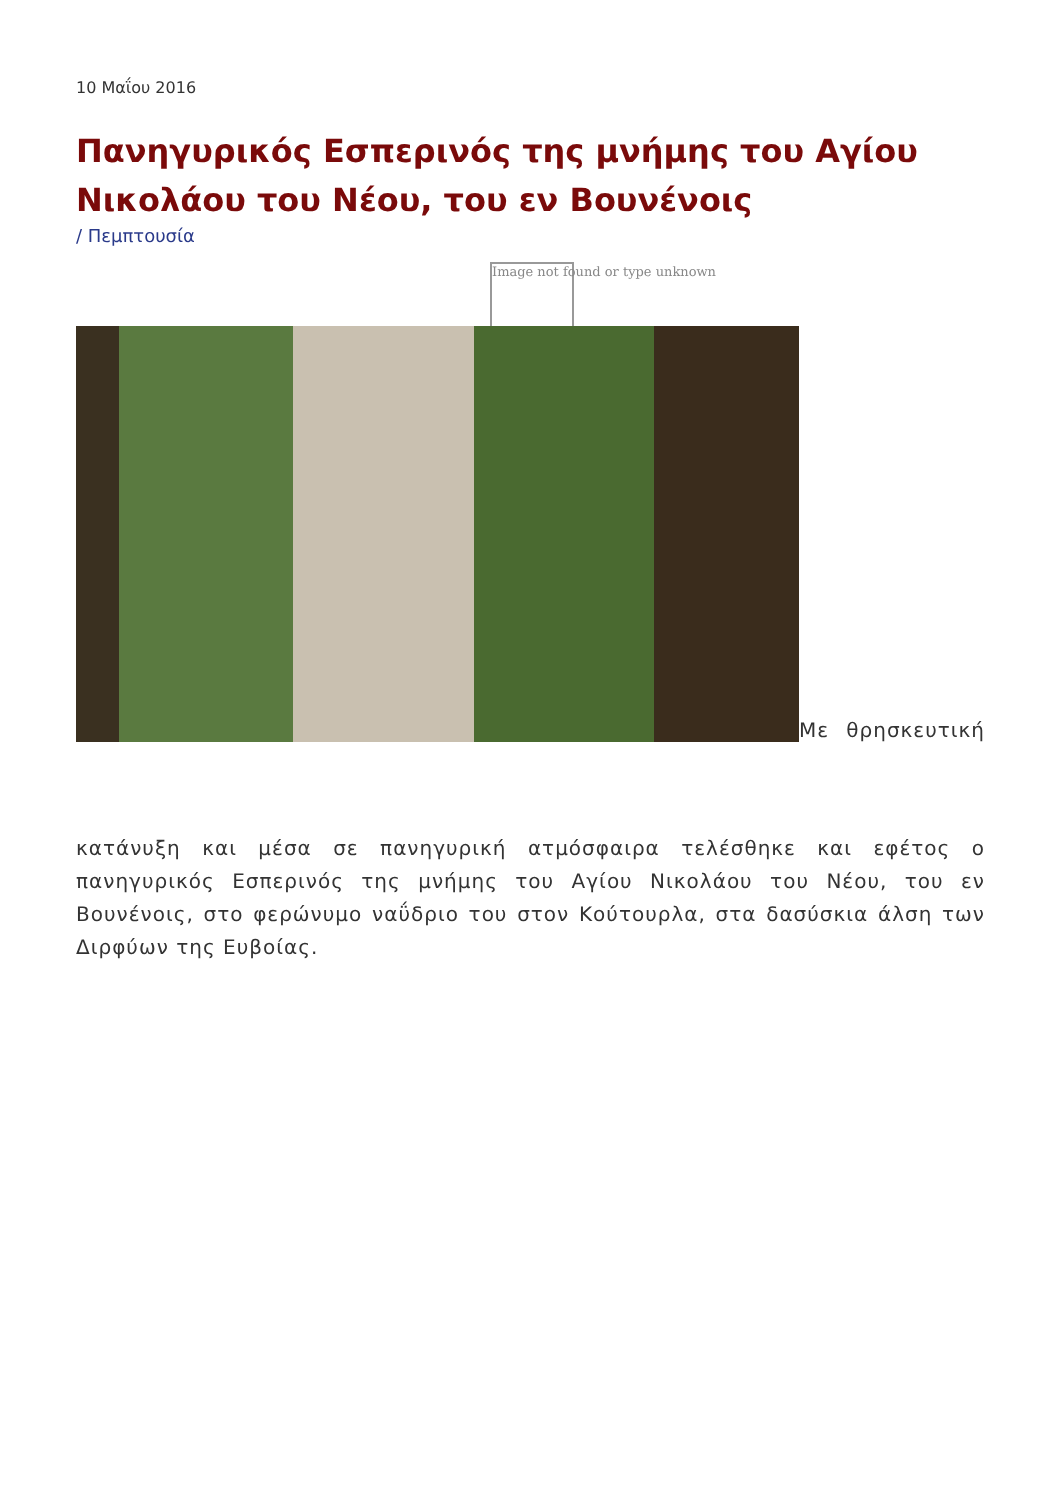10 Μαΐου 2016
Πανηγυρικός Εσπερινός της μνήμης του Αγίου Νικολάου του Νέου, του εν Βουνένοις
/ Πεμπτουσία
Image not found or type unknown
Με θρησκευτική
κατάνυξη και μέσα σε πανηγυρική ατμόσφαιρα τελέσθηκε και εφέτος ο πανηγυρικός Εσπερινός της μνήμης του Αγίου Νικολάου του Νέου, του εν Βουνένοις, στο φερώνυμο ναΰδριο του στον Κούτουρλα, στα δασύσκια άλση των Διρφύων της Ευβοίας.